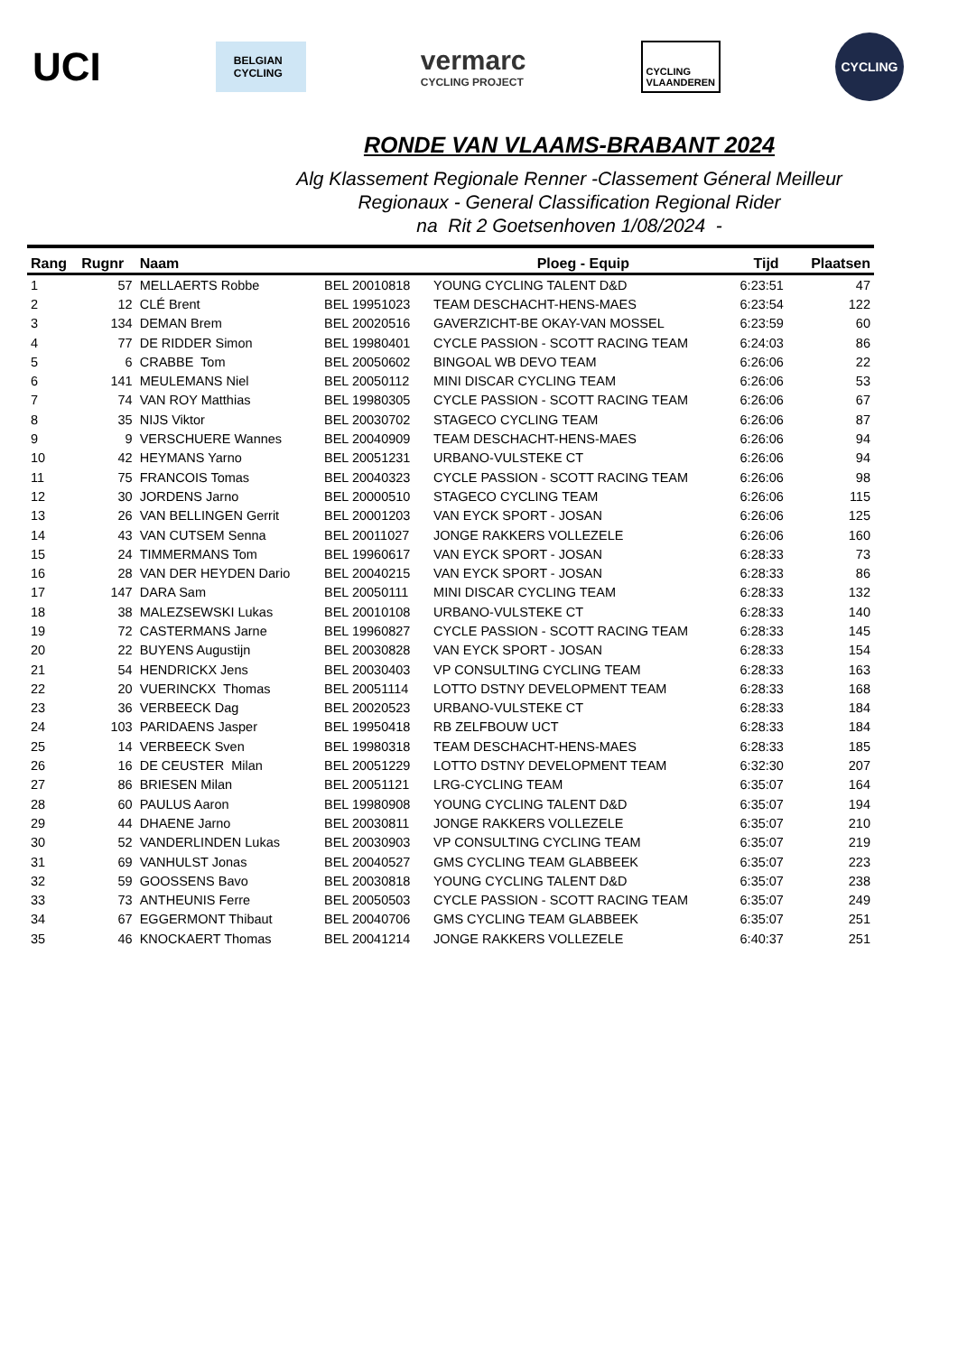UCI
BELGIAN CYCLING
vermarc
CYCLING PROJECT
CYCLING
VLAANDEREN
CYCLING
RONDE VAN VLAAMS-BRABANT 2024
Alg Klassement Regionale Renner -Classement Géneral Meilleur
Regionaux - General Classification Regional Rider
na Rit 2 Goetsenhoven 1/08/2024 -
| Rang | Rugnr | Naam | | Ploeg - Equip | Tijd | Plaatsen |
| --- | --- | --- | --- | --- | --- | --- |
| 1 | 57 | MELLAERTS Robbe | BEL 20010818 | YOUNG CYCLING TALENT D&D | 6:23:51 | 47 |
| 2 | 12 | CLÉ Brent | BEL 19951023 | TEAM DESCHACHT-HENS-MAES | 6:23:54 | 122 |
| 3 | 134 | DEMAN Brem | BEL 20020516 | GAVERZICHT-BE OKAY-VAN MOSSEL | 6:23:59 | 60 |
| 4 | 77 | DE RIDDER Simon | BEL 19980401 | CYCLE PASSION - SCOTT RACING TEAM | 6:24:03 | 86 |
| 5 | 6 | CRABBE Tom | BEL 20050602 | BINGOAL WB DEVO TEAM | 6:26:06 | 22 |
| 6 | 141 | MEULEMANS Niel | BEL 20050112 | MINI DISCAR CYCLING TEAM | 6:26:06 | 53 |
| 7 | 74 | VAN ROY Matthias | BEL 19980305 | CYCLE PASSION - SCOTT RACING TEAM | 6:26:06 | 67 |
| 8 | 35 | NIJS Viktor | BEL 20030702 | STAGECO CYCLING TEAM | 6:26:06 | 87 |
| 9 | 9 | VERSCHUERE Wannes | BEL 20040909 | TEAM DESCHACHT-HENS-MAES | 6:26:06 | 94 |
| 10 | 42 | HEYMANS Yarno | BEL 20051231 | URBANO-VULSTEKE CT | 6:26:06 | 94 |
| 11 | 75 | FRANCOIS Tomas | BEL 20040323 | CYCLE PASSION - SCOTT RACING TEAM | 6:26:06 | 98 |
| 12 | 30 | JORDENS Jarno | BEL 20000510 | STAGECO CYCLING TEAM | 6:26:06 | 115 |
| 13 | 26 | VAN BELLINGEN Gerrit | BEL 20001203 | VAN EYCK SPORT - JOSAN | 6:26:06 | 125 |
| 14 | 43 | VAN CUTSEM Senna | BEL 20011027 | JONGE RAKKERS VOLLEZELE | 6:26:06 | 160 |
| 15 | 24 | TIMMERMANS Tom | BEL 19960617 | VAN EYCK SPORT - JOSAN | 6:28:33 | 73 |
| 16 | 28 | VAN DER HEYDEN Dario | BEL 20040215 | VAN EYCK SPORT - JOSAN | 6:28:33 | 86 |
| 17 | 147 | DARA Sam | BEL 20050111 | MINI DISCAR CYCLING TEAM | 6:28:33 | 132 |
| 18 | 38 | MALEZSEWSKI Lukas | BEL 20010108 | URBANO-VULSTEKE CT | 6:28:33 | 140 |
| 19 | 72 | CASTERMANS Jarne | BEL 19960827 | CYCLE PASSION - SCOTT RACING TEAM | 6:28:33 | 145 |
| 20 | 22 | BUYENS Augustijn | BEL 20030828 | VAN EYCK SPORT - JOSAN | 6:28:33 | 154 |
| 21 | 54 | HENDRICKX Jens | BEL 20030403 | VP CONSULTING CYCLING TEAM | 6:28:33 | 163 |
| 22 | 20 | VUERINCKX Thomas | BEL 20051114 | LOTTO DSTNY DEVELOPMENT TEAM | 6:28:33 | 168 |
| 23 | 36 | VERBEECK Dag | BEL 20020523 | URBANO-VULSTEKE CT | 6:28:33 | 184 |
| 24 | 103 | PARIDAENS Jasper | BEL 19950418 | RB ZELFBOUW UCT | 6:28:33 | 184 |
| 25 | 14 | VERBEECK Sven | BEL 19980318 | TEAM DESCHACHT-HENS-MAES | 6:28:33 | 185 |
| 26 | 16 | DE CEUSTER Milan | BEL 20051229 | LOTTO DSTNY DEVELOPMENT TEAM | 6:32:30 | 207 |
| 27 | 86 | BRIESEN Milan | BEL 20051121 | LRG-CYCLING TEAM | 6:35:07 | 164 |
| 28 | 60 | PAULUS Aaron | BEL 19980908 | YOUNG CYCLING TALENT D&D | 6:35:07 | 194 |
| 29 | 44 | DHAENE Jarno | BEL 20030811 | JONGE RAKKERS VOLLEZELE | 6:35:07 | 210 |
| 30 | 52 | VANDERLINDEN Lukas | BEL 20030903 | VP CONSULTING CYCLING TEAM | 6:35:07 | 219 |
| 31 | 69 | VANHULST Jonas | BEL 20040527 | GMS CYCLING TEAM GLABBEEK | 6:35:07 | 223 |
| 32 | 59 | GOOSSENS Bavo | BEL 20030818 | YOUNG CYCLING TALENT D&D | 6:35:07 | 238 |
| 33 | 73 | ANTHEUNIS Ferre | BEL 20050503 | CYCLE PASSION - SCOTT RACING TEAM | 6:35:07 | 249 |
| 34 | 67 | EGGERMONT Thibaut | BEL 20040706 | GMS CYCLING TEAM GLABBEEK | 6:35:07 | 251 |
| 35 | 46 | KNOCKAERT Thomas | BEL 20041214 | JONGE RAKKERS VOLLEZELE | 6:40:37 | 251 |